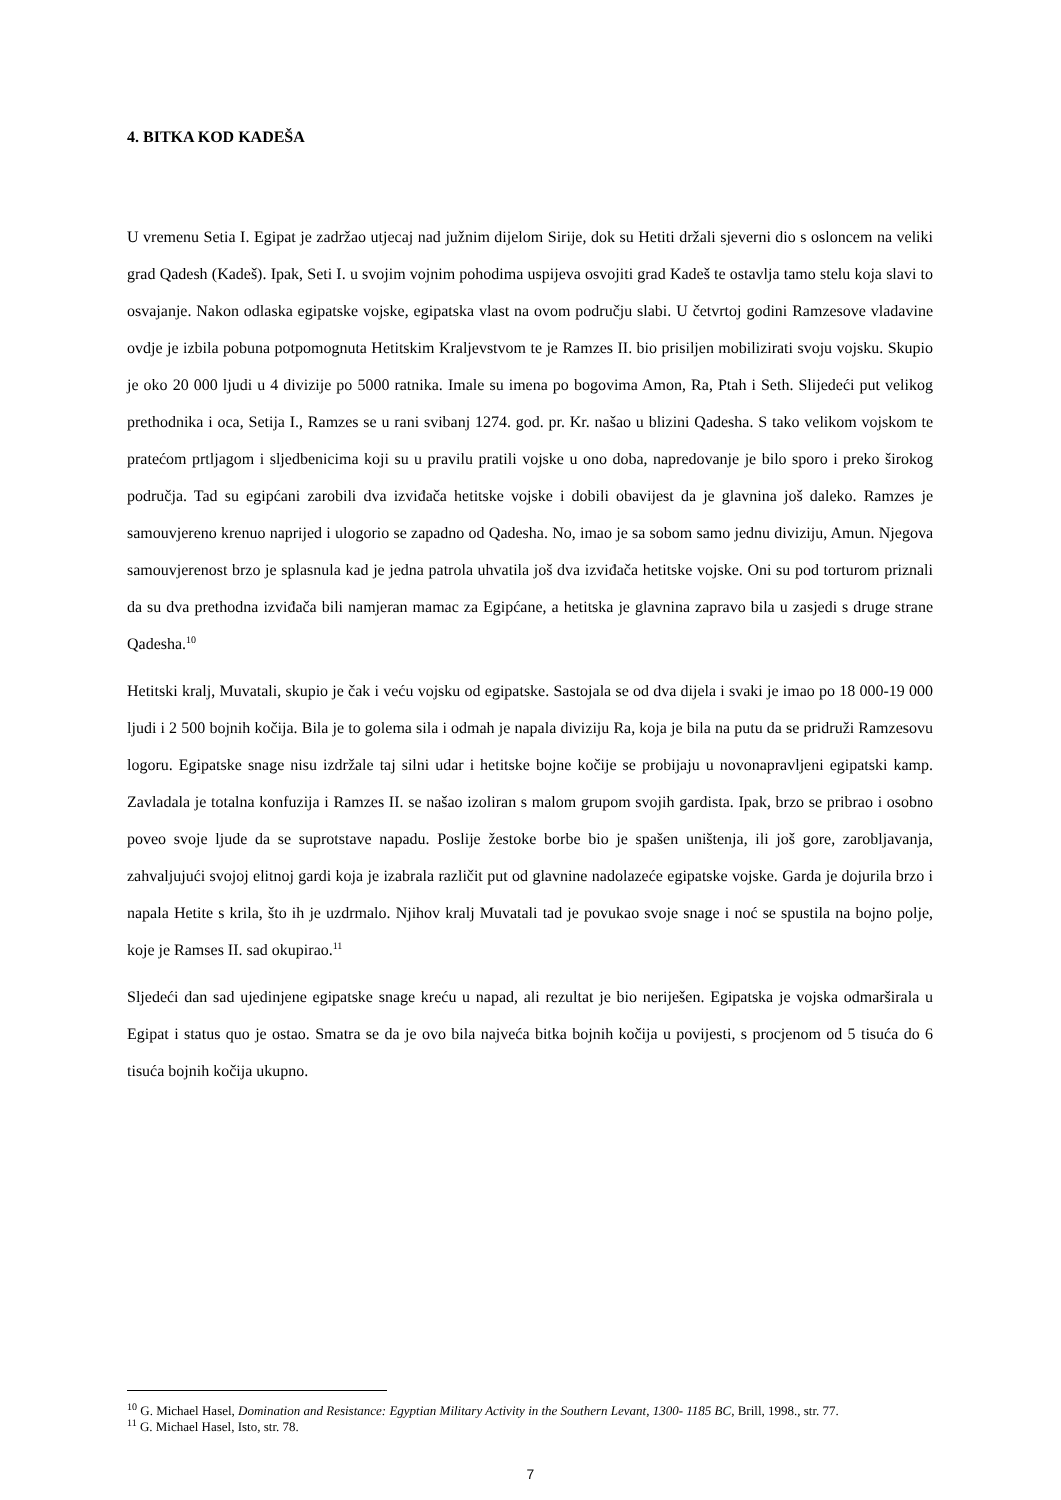4. BITKA KOD KADEŠA
U vremenu Setia I. Egipat je zadržao utjecaj nad južnim dijelom Sirije, dok su Hetiti držali sjeverni dio s osloncem na veliki grad Qadesh (Kadeš). Ipak, Seti I. u svojim vojnim pohodima uspijeva osvojiti grad Kadeš te ostavlja tamo stelu koja slavi to osvajanje. Nakon odlaska egipatske vojske, egipatska vlast na ovom području slabi. U četvrtoj godini Ramzesove vladavine ovdje je izbila pobuna potpomognuta Hetitskim Kraljevstvom te je Ramzes II. bio prisiljen mobilizirati svoju vojsku. Skupio je oko 20 000 ljudi u 4 divizije po 5000 ratnika. Imale su imena po bogovima Amon, Ra, Ptah i Seth. Slijedeći put velikog prethodnika i oca, Setija I., Ramzes se u rani svibanj 1274. god. pr. Kr. našao u blizini Qadesha. S tako velikom vojskom te pratećom prtljagom i sljedbenicima koji su u pravilu pratili vojske u ono doba, napredovanje je bilo sporo i preko širokog područja. Tad su egipćani zarobili dva izviđača hetitske vojske i dobili obavijest da je glavnina još daleko. Ramzes je samouvjereno krenuo naprijed i ulogorio se zapadno od Qadesha. No, imao je sa sobom samo jednu diviziju, Amun. Njegova samouvjerenost brzo je splasnula kad je jedna patrola uhvatila još dva izviđača hetitske vojske. Oni su pod torturom priznali da su dva prethodna izviđača bili namjeran mamac za Egipćane, a hetitska je glavnina zapravo bila u zasjedi s druge strane Qadesha.<sup>10</sup>
Hetitski kralj, Muvatali, skupio je čak i veću vojsku od egipatske. Sastojala se od dva dijela i svaki je imao po 18 000-19 000 ljudi i 2 500 bojnih kočija. Bila je to golema sila i odmah je napala diviziju Ra, koja je bila na putu da se pridruži Ramzesovu logoru. Egipatske snage nisu izdržale taj silni udar i hetitske bojne kočije se probijaju u novonapravljeni egipatski kamp. Zavladala je totalna konfuzija i Ramzes II. se našao izoliran s malom grupom svojih gardista. Ipak, brzo se pribrao i osobno poveo svoje ljude da se suprotstave napadu. Poslije žestoke borbe bio je spašen uništenja, ili još gore, zarobljavanja, zahvaljujući svojoj elitnoj gardi koja je izabrala različit put od glavnine nadolazeće egipatske vojske. Garda je dojurila brzo i napala Hetite s krila, što ih je uzdrmalo. Njihov kralj Muvatali tad je povukao svoje snage i noć se spustila na bojno polje, koje je Ramses II. sad okupirao.<sup>11</sup>
Sljedeći dan sad ujedinjene egipatske snage kreću u napad, ali rezultat je bio neriješen. Egipatska je vojska odmarširala u Egipat i status quo je ostao. Smatra se da je ovo bila najveća bitka bojnih kočija u povijesti, s procjenom od 5 tisuća do 6 tisuća bojnih kočija ukupno.
<sup>10</sup> G. Michael Hasel, Domination and Resistance: Egyptian Military Activity in the Southern Levant, 1300- 1185 BC, Brill, 1998., str. 77.
<sup>11</sup> G. Michael Hasel, Isto, str. 78.
7